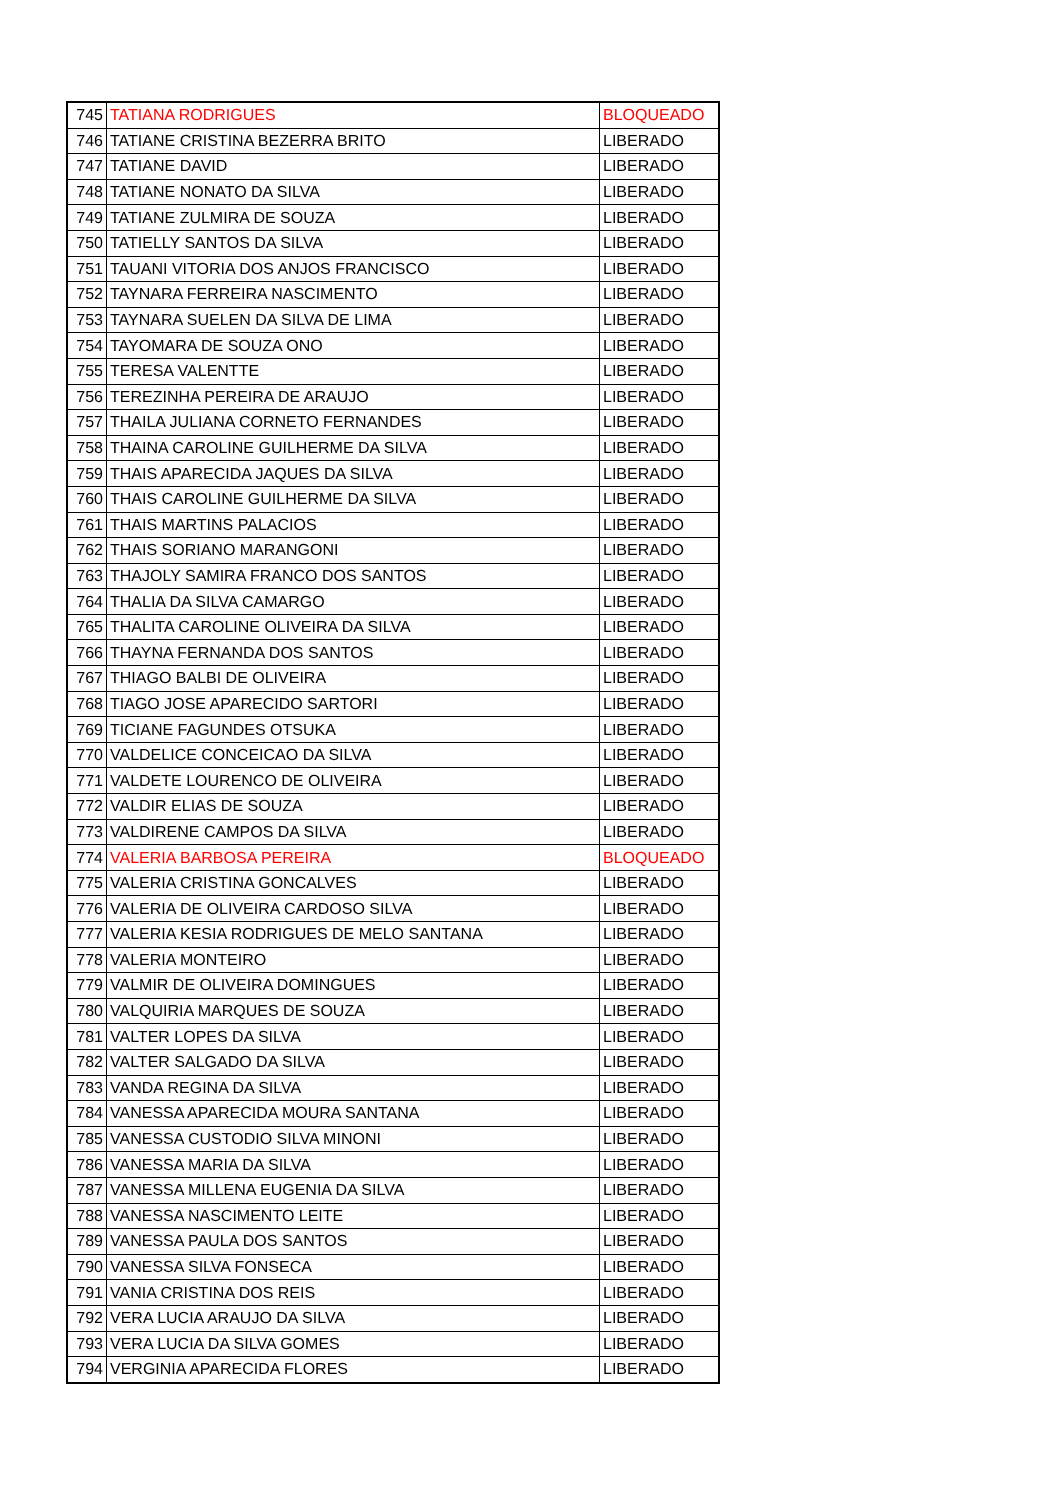| 745 | TATIANA RODRIGUES | BLOQUEADO |
| 746 | TATIANE CRISTINA BEZERRA BRITO | LIBERADO |
| 747 | TATIANE DAVID | LIBERADO |
| 748 | TATIANE NONATO DA SILVA | LIBERADO |
| 749 | TATIANE ZULMIRA DE SOUZA | LIBERADO |
| 750 | TATIELLY SANTOS DA SILVA | LIBERADO |
| 751 | TAUANI VITORIA DOS ANJOS FRANCISCO | LIBERADO |
| 752 | TAYNARA FERREIRA NASCIMENTO | LIBERADO |
| 753 | TAYNARA SUELEN DA SILVA DE LIMA | LIBERADO |
| 754 | TAYOMARA DE SOUZA ONO | LIBERADO |
| 755 | TERESA VALENTTE | LIBERADO |
| 756 | TEREZINHA PEREIRA DE ARAUJO | LIBERADO |
| 757 | THAILA JULIANA CORNETO FERNANDES | LIBERADO |
| 758 | THAINA CAROLINE GUILHERME DA SILVA | LIBERADO |
| 759 | THAIS APARECIDA JAQUES DA SILVA | LIBERADO |
| 760 | THAIS CAROLINE GUILHERME DA SILVA | LIBERADO |
| 761 | THAIS MARTINS PALACIOS | LIBERADO |
| 762 | THAIS SORIANO MARANGONI | LIBERADO |
| 763 | THAJOLY SAMIRA FRANCO DOS SANTOS | LIBERADO |
| 764 | THALIA DA SILVA CAMARGO | LIBERADO |
| 765 | THALITA CAROLINE OLIVEIRA DA SILVA | LIBERADO |
| 766 | THAYNA FERNANDA DOS SANTOS | LIBERADO |
| 767 | THIAGO BALBI DE OLIVEIRA | LIBERADO |
| 768 | TIAGO JOSE APARECIDO SARTORI | LIBERADO |
| 769 | TICIANE FAGUNDES OTSUKA | LIBERADO |
| 770 | VALDELICE CONCEICAO DA SILVA | LIBERADO |
| 771 | VALDETE LOURENCO DE OLIVEIRA | LIBERADO |
| 772 | VALDIR ELIAS DE SOUZA | LIBERADO |
| 773 | VALDIRENE CAMPOS DA SILVA | LIBERADO |
| 774 | VALERIA BARBOSA PEREIRA | BLOQUEADO |
| 775 | VALERIA CRISTINA GONCALVES | LIBERADO |
| 776 | VALERIA DE OLIVEIRA CARDOSO SILVA | LIBERADO |
| 777 | VALERIA KESIA RODRIGUES DE MELO SANTANA | LIBERADO |
| 778 | VALERIA MONTEIRO | LIBERADO |
| 779 | VALMIR DE OLIVEIRA DOMINGUES | LIBERADO |
| 780 | VALQUIRIA MARQUES DE SOUZA | LIBERADO |
| 781 | VALTER LOPES DA SILVA | LIBERADO |
| 782 | VALTER SALGADO DA SILVA | LIBERADO |
| 783 | VANDA REGINA DA SILVA | LIBERADO |
| 784 | VANESSA APARECIDA MOURA SANTANA | LIBERADO |
| 785 | VANESSA CUSTODIO SILVA MINONI | LIBERADO |
| 786 | VANESSA MARIA DA SILVA | LIBERADO |
| 787 | VANESSA MILLENA EUGENIA DA SILVA | LIBERADO |
| 788 | VANESSA NASCIMENTO LEITE | LIBERADO |
| 789 | VANESSA PAULA DOS SANTOS | LIBERADO |
| 790 | VANESSA SILVA FONSECA | LIBERADO |
| 791 | VANIA CRISTINA DOS REIS | LIBERADO |
| 792 | VERA LUCIA ARAUJO DA SILVA | LIBERADO |
| 793 | VERA LUCIA DA SILVA GOMES | LIBERADO |
| 794 | VERGINIA APARECIDA FLORES | LIBERADO |